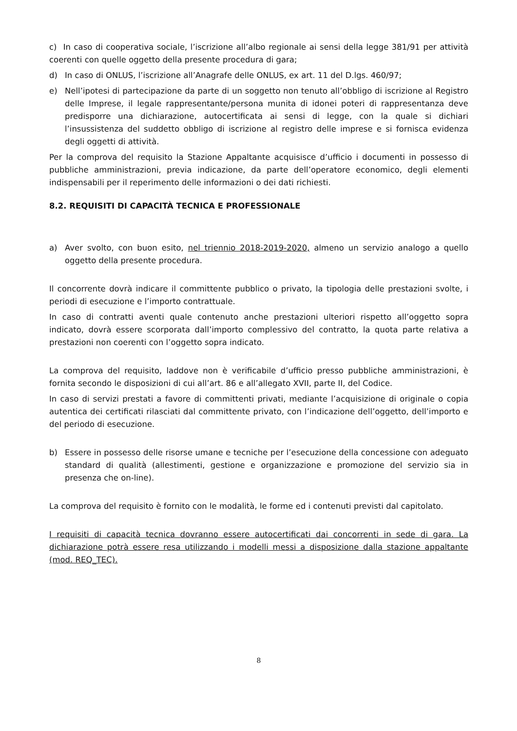c) In caso di cooperativa sociale, l’iscrizione all’albo regionale ai sensi della legge 381/91 per attività coerenti con quelle oggetto della presente procedura di gara;
d) In caso di ONLUS, l’iscrizione all’Anagrafe delle ONLUS, ex art. 11 del D.lgs. 460/97;
e) Nell’ipotesi di partecipazione da parte di un soggetto non tenuto all’obbligo di iscrizione al Registro delle Imprese, il legale rappresentante/persona munita di idonei poteri di rappresentanza deve predisporre una dichiarazione, autocertificata ai sensi di legge, con la quale si dichiari l’insussistenza del suddetto obbligo di iscrizione al registro delle imprese e si fornisca evidenza degli oggetti di attività.
Per la comprova del requisito la Stazione Appaltante acquisisce d’ufficio i documenti in possesso di pubbliche amministrazioni, previa indicazione, da parte dell’operatore economico, degli elementi indispensabili per il reperimento delle informazioni o dei dati richiesti.
8.2. REQUISITI DI CAPACITÀ TECNICA E PROFESSIONALE
a) Aver svolto, con buon esito, nel triennio 2018-2019-2020, almeno un servizio analogo a quello oggetto della presente procedura.
Il concorrente dovrà indicare il committente pubblico o privato, la tipologia delle prestazioni svolte, i periodi di esecuzione e l’importo contrattuale.
In caso di contratti aventi quale contenuto anche prestazioni ulteriori rispetto all’oggetto sopra indicato, dovrà essere scorporata dall’importo complessivo del contratto, la quota parte relativa a prestazioni non coerenti con l’oggetto sopra indicato.
La comprova del requisito, laddove non è verificabile d’ufficio presso pubbliche amministrazioni, è fornita secondo le disposizioni di cui all’art. 86 e all’allegato XVII, parte II, del Codice.
In caso di servizi prestati a favore di committenti privati, mediante l’acquisizione di originale o copia autentica dei certificati rilasciati dal committente privato, con l’indicazione dell’oggetto, dell’importo e del periodo di esecuzione.
b) Essere in possesso delle risorse umane e tecniche per l’esecuzione della concessione con adeguato standard di qualità (allestimenti, gestione e organizzazione e promozione del servizio sia in presenza che on-line).
La comprova del requisito è fornito con le modalità, le forme ed i contenuti previsti dal capitolato.
I requisiti di capacità tecnica dovranno essere autocertificati dai concorrenti in sede di gara. La dichiarazione potrà essere resa utilizzando i modelli messi a disposizione dalla stazione appaltante (mod. REQ_TEC).
8